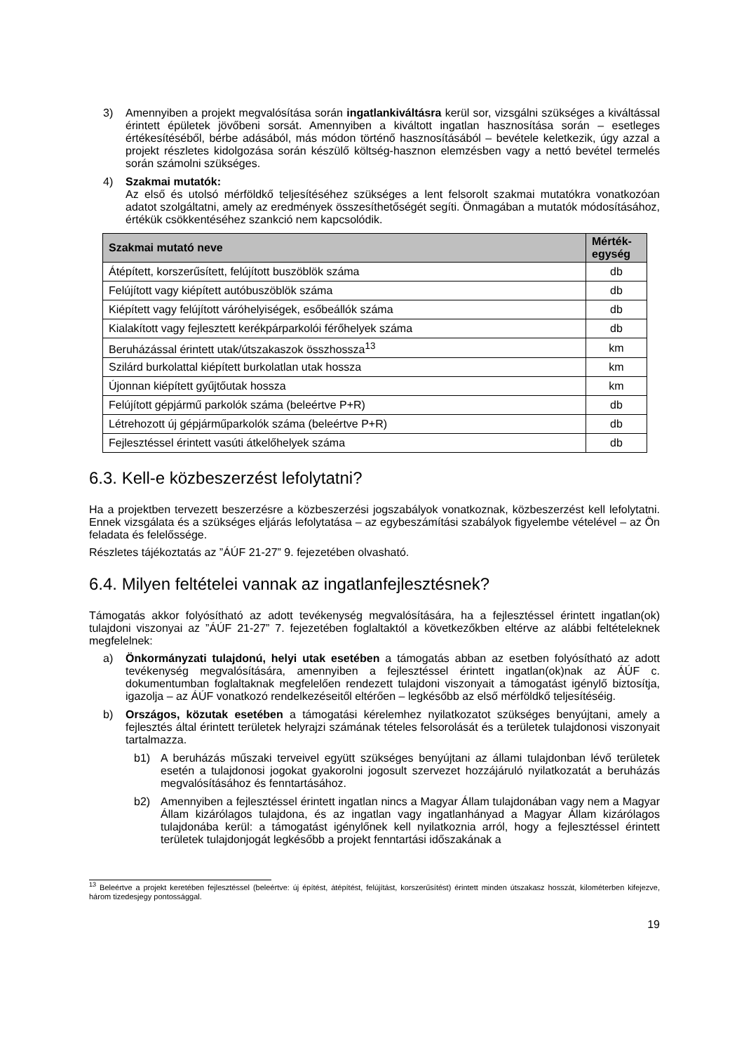3) Amennyiben a projekt megvalósítása során ingatlankiváltásra kerül sor, vizsgálni szükséges a kiváltással érintett épületek jövőbeni sorsát. Amennyiben a kiváltott ingatlan hasznosítása során – esetleges értékesítéséből, bérbe adásából, más módon történő hasznosításából – bevétele keletkezik, úgy azzal a projekt részletes kidolgozása során készülő költség-hasznon elemzésben vagy a nettó bevétel termelés során számolni szükséges.
4) Szakmai mutatók:
Az első és utolsó mérföldkő teljesítéséhez szükséges a lent felsorolt szakmai mutatókra vonatkozóan adatot szolgáltatni, amely az eredmények összesíthetőségét segíti. Önmagában a mutatók módosításához, értékük csökkentéséhez szankció nem kapcsolódik.
| Szakmai mutató neve | Mérték-egység |
| --- | --- |
| Átépített, korszerűsített, felújított buszöblök száma | db |
| Felújított vagy kiépített autóbuszöblök száma | db |
| Kiépített vagy felújított váróhelyiségek, esőbeállók száma | db |
| Kialakított vagy fejlesztett kerékpárparkolói férőhelyek száma | db |
| Beruházással érintett utak/útszakaszok összhossza<sup>13</sup> | km |
| Szilárd burkolattal kiépített burkolatlan utak hossza | km |
| Újonnan kiépített gyűjtőutak hossza | km |
| Felújított gépjármű parkolók száma (beleértve P+R) | db |
| Létrehozott új gépjárműparkolók száma (beleértve P+R) | db |
| Fejlesztéssel érintett vasúti átkelőhelyek száma | db |
6.3. Kell-e közbeszerzést lefolytatni?
Ha a projektben tervezett beszerzésre a közbeszerzési jogszabályok vonatkoznak, közbeszerzést kell lefolytatni. Ennek vizsgálata és a szükséges eljárás lefolytatása – az egybeszámítási szabályok figyelembe vételével – az Ön feladata és felelőssége.
Részletes tájékoztatás az ”ÁÚF 21-27” 9. fejezetében olvasható.
6.4. Milyen feltételei vannak az ingatlanfejlesztésnek?
Támogatás akkor folyósítható az adott tevékenység megvalósítására, ha a fejlesztéssel érintett ingatlan(ok) tulajdoni viszonyai az ”ÁÚF 21-27” 7. fejezetében foglaltaktól a következőkben eltérve az alábbi feltételeknek megfelelnek:
a) Önkormányzati tulajdonú, helyi utak esetében a támogatás abban az esetben folyósítható az adott tevékenység megvalósítására, amennyiben a fejlesztéssel érintett ingatlan(ok)nak az ÁÚF c. dokumentumban foglaltaknak megfelelően rendezett tulajdoni viszonyait a támogatást igénylő biztosítja, igazolja – az ÁÚF vonatkozó rendelkezéseitől eltérően – legkésőbb az első mérföldkő teljesítéséig.
b) Országos, közutak esetében a támogatási kérelemhez nyilatkozatot szükséges benyújtani, amely a fejlesztés által érintett területek helyrajzi számának tételes felsorolását és a területek tulajdonosi viszonyait tartalmazza.
b1) A beruházás műszaki terveivel együtt szükséges benyújtani az állami tulajdonban lévő területek esetén a tulajdonosi jogokat gyakorolni jogosult szervezet hozzájáruló nyilatkozatát a beruházás megvalósításához és fenntartásához.
b2) Amennyiben a fejlesztéssel érintett ingatlan nincs a Magyar Állam tulajdonában vagy nem a Magyar Állam kizárólagos tulajdona, és az ingatlan vagy ingatlanhányad a Magyar Állam kizárólagos tulajdonába kerül: a támogatást igénylőnek kell nyilatkoznia arról, hogy a fejlesztéssel érintett területek tulajdonjogát legkésőbb a projekt fenntartási időszakának a
<sup>13</sup> Beleértve a projekt keretében fejlesztéssel (beleértve: új építést, átépítést, felújítást, korszerűsítést) érintett minden útszakasz hosszát, kilométerben kifejezve, három tizedesjegy pontossággal.
19